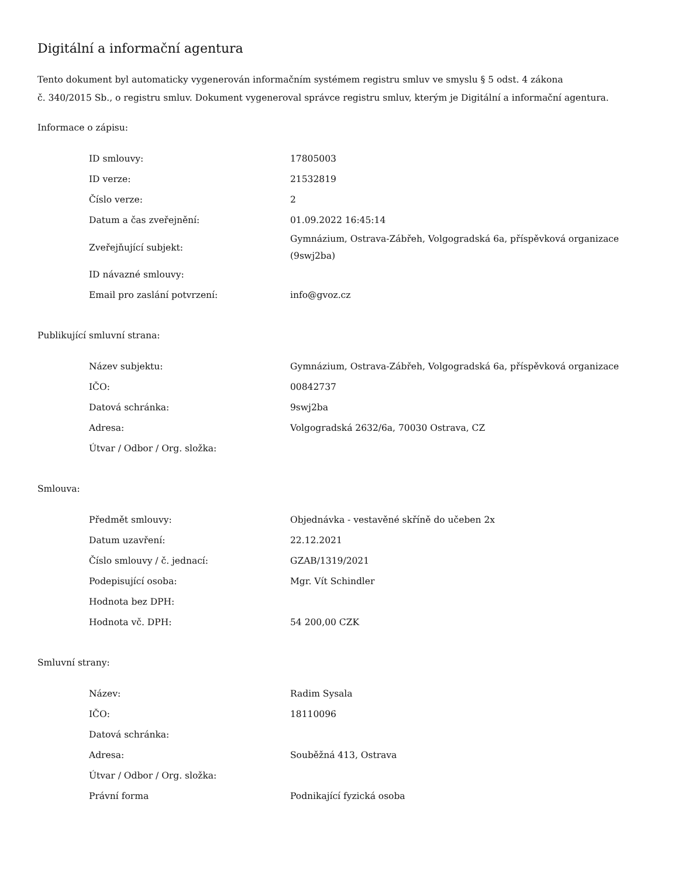Digitální a informační agentura
Tento dokument byl automaticky vygenerován informačním systémem registru smluv ve smyslu § 5 odst. 4 zákona
č. 340/2015 Sb., o registru smluv. Dokument vygeneroval správce registru smluv, kterým je Digitální a informační agentura.
Informace o zápisu:
| ID smlouvy: | 17805003 |
| ID verze: | 21532819 |
| Číslo verze: | 2 |
| Datum a čas zveřejnění: | 01.09.2022 16:45:14 |
| Zveřejňující subjekt: | Gymnázium, Ostrava-Zábřeh, Volgogradská 6a, příspěvková organizace (9swj2ba) |
| ID návazné smlouvy: | |
| Email pro zaslání potvrzení: | info@gvoz.cz |
Publikující smluvní strana:
| Název subjektu: | Gymnázium, Ostrava-Zábřeh, Volgogradská 6a, příspěvková organizace |
| IČO: | 00842737 |
| Datová schránka: | 9swj2ba |
| Adresa: | Volgogradská 2632/6a, 70030 Ostrava, CZ |
| Útvar / Odbor / Org. složka: | |
Smlouva:
| Předmět smlouvy: | Objednávka - vestavěné skříně do učeben 2x |
| Datum uzavření: | 22.12.2021 |
| Číslo smlouvy / č. jednací: | GZAB/1319/2021 |
| Podepisující osoba: | Mgr. Vít Schindler |
| Hodnota bez DPH: | |
| Hodnota vč. DPH: | 54 200,00 CZK |
Smluvní strany:
| Název: | Radim Sysala |
| IČO: | 18110096 |
| Datová schránka: | |
| Adresa: | Souběžná 413, Ostrava |
| Útvar / Odbor / Org. složka: | |
| Právní forma | Podnikající fyzická osoba |